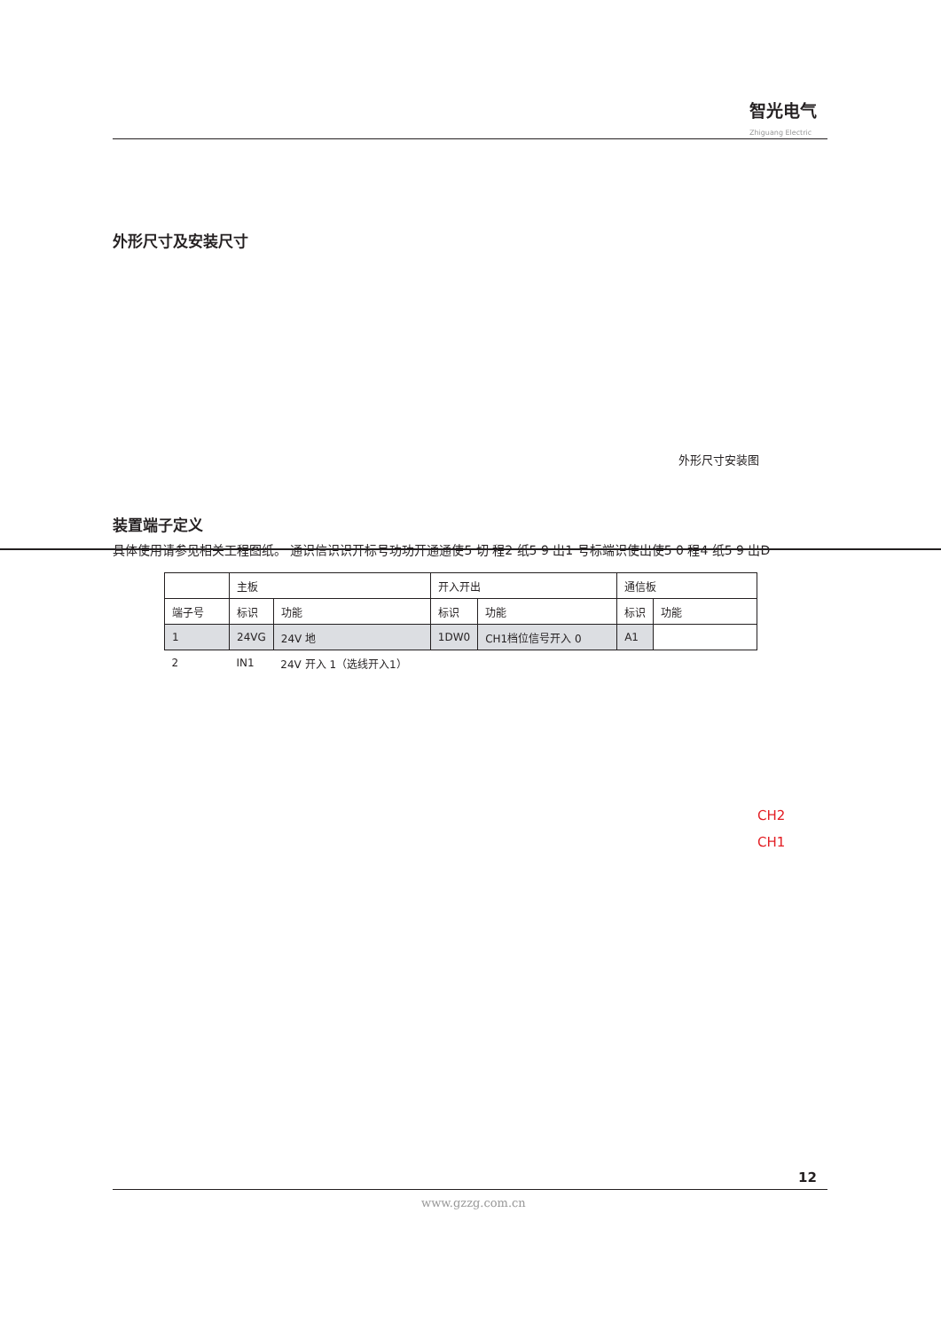智光电气
Zhiguang Electric
外形尺寸及安装尺寸
外形尺寸安装图
装置端子定义
具体使用请参见相关工程图纸。 通识信识识开标号功功开通通使5 切 程2 纸5 9 出1 号标端识使出使5 0 程4 纸5 9 出D
| | 主板 | | 开入开出 | | 通信板 | |
| 端子号 | 标识 | 功能 | 标识 | 功能 | 标识 | 功能 |
| 1 | 24VG | 24V 地 | 1DW0 | CH1档位信号开入 0 | A1 | |
| 2 | IN1 | 24V 开入 1（选线开入1） | | | | |
CH2
CH1
12
www.gzzg.com.cn